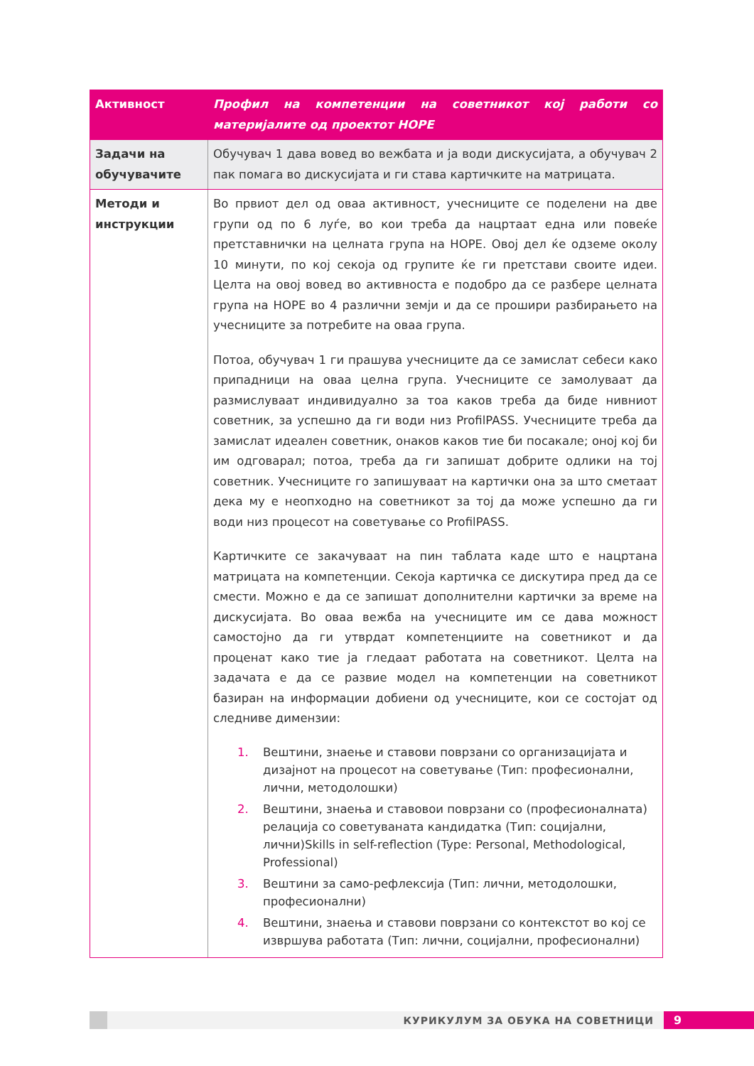| Активност | Профил на компетенции на советникот кој работи со материјалите од проектот HOPE |
| --- | --- |
| Задачи на обучувачите | Обучувач 1 дава вовед во вежбата и ја води дискусијата, а обучувач 2 пак помага во дискусијата и ги става картичките на матрицата. |
| Методи и инструкции | Во првиот дел од оваа активност, учесниците се поделени на две групи од по 6 луѓе, во кои треба да нацртаат една или повеќе претставнички на целната група на HOPE. Овој дел ќе одземе околу 10 минути, по кој секоја од групите ќе ги претстави своите идеи. Целта на овој вовед во активноста е подобро да се разбере целната група на HOPE во 4 различни земји и да се прошири разбирањето на учесниците за потребите на оваа група. Потоа, обучувач 1 ги прашува учесниците да се замислат себеси како припадници на оваа целна група. Учесниците се замолуваат да размислуваат индивидуално за тоа каков треба да биде нивниот советник, за успешно да ги води низ ProfilPASS. Учесниците треба да замислат идеален советник, онаков каков тие би посакале; оној кој би им одговарал; потоа, треба да ги запишат добрите одлики на тој советник. Учесниците го запишуваат на картички она за што сметаат дека му е неопходно на советникот за тој да може успешно да ги води низ процесот на советување со ProfilPASS. Картичките се закачуваат на пин таблата каде што е нацртана матрицата на компетенции. Секоја картичка се дискутира пред да се смести. Можно е да се запишат дополнителни картички за време на дискусијата. Во оваа вежба на учесниците им се дава можност самостојно да ги утврдат компетенциите на советникот и да проценат како тие ја гледаат работата на советникот. Целта на задачата е да се развие модел на компетенции на советникот базиран на информации добиени од учесниците, кои се состојат од следниве димензии: 1. Вештини, знаење и ставови поврзани со организацијата и дизајнот на процесот на советување (Тип: професионални, лични, методолошки) 2. Вештини, знаења и ставовои поврзани со (професионалната) релација со советуваната кандидатка (Тип: социјални, лични)Skills in self-reflection (Type: Personal, Methodological, Professional) 3. Вештини за само-рефлексија (Тип: лични, методолошки, професионални) 4. Вештини, знаења и ставови поврзани со контекстот во кој се извршува работата (Тип: лични, социјални, професионални) |
КУРИКУЛУМ ЗА ОБУКА НА СОВЕТНИЦИ
9